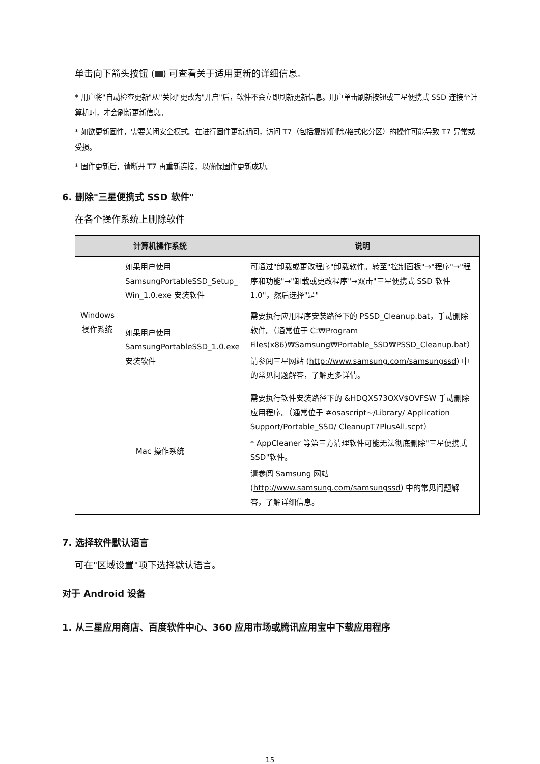单击向下箭头按钮 ( ) 可查看关于适用更新的详细信息。
* 用户将"自动检查更新"从"关闭"更改为"开启"后，软件不会立即刷新更新信息。用户单击刷新按钮或三星便携式 SSD 连接至计算机时，才会刷新更新信息。
* 如欲更新固件，需要关闭安全模式。在进行固件更新期间，访问 T7（包括复制/删除/格式化分区）的操作可能导致 T7 异常或受损。
* 固件更新后，请断开 T7 再重新连接，以确保固件更新成功。
6. 删除"三星便携式 SSD 软件"
在各个操作系统上删除软件
| 计算机操作系统 | | 说明 |
| --- | --- | --- |
| Windows 操作系统 | 如果用户使用 SamsungPortableSSD_Setup_ Win_1.0.exe 安装软件 | 可通过"卸载或更改程序"卸载软件。转至"控制面板"→"程序"→"程序和功能"→"卸载或更改程序"→双击"三星便携式 SSD 软件 1.0"，然后选择"是" |
| | 如果用户使用 SamsungPortableSSD_1.0.exe 安装软件 | 需要执行应用程序安装路径下的 PSSD_Cleanup.bat，手动删除软件。（通常位于 C:₩Program Files(x86)₩Samsung₩Portable_SSD₩PSSD_Cleanup.bat） 请参阅三星网站 ( http://www.samsung.com/samsungssd ) 中的常见问题解答，了解更多详情。 |
| Mac 操作系统 | | 需要执行软件安装路径下的 &HDQXS73OXV$OVFSW 手动删除应用程序。（通常位于 #osascript~/Library/ Application Support/Portable_SSD/ CleanupT7PlusAll.scpt） * AppCleaner 等第三方清理软件可能无法彻底删除"三星便携式 SSD"软件。 请参阅 Samsung 网站 ( http://www.samsung.com/samsungssd ) 中的常见问题解答，了解详细信息。 |
7. 选择软件默认语言
可在"区域设置"项下选择默认语言。
对于 Android 设备
1. 从三星应用商店、百度软件中心、360 应用市场或腾讯应用宝中下载应用程序
15